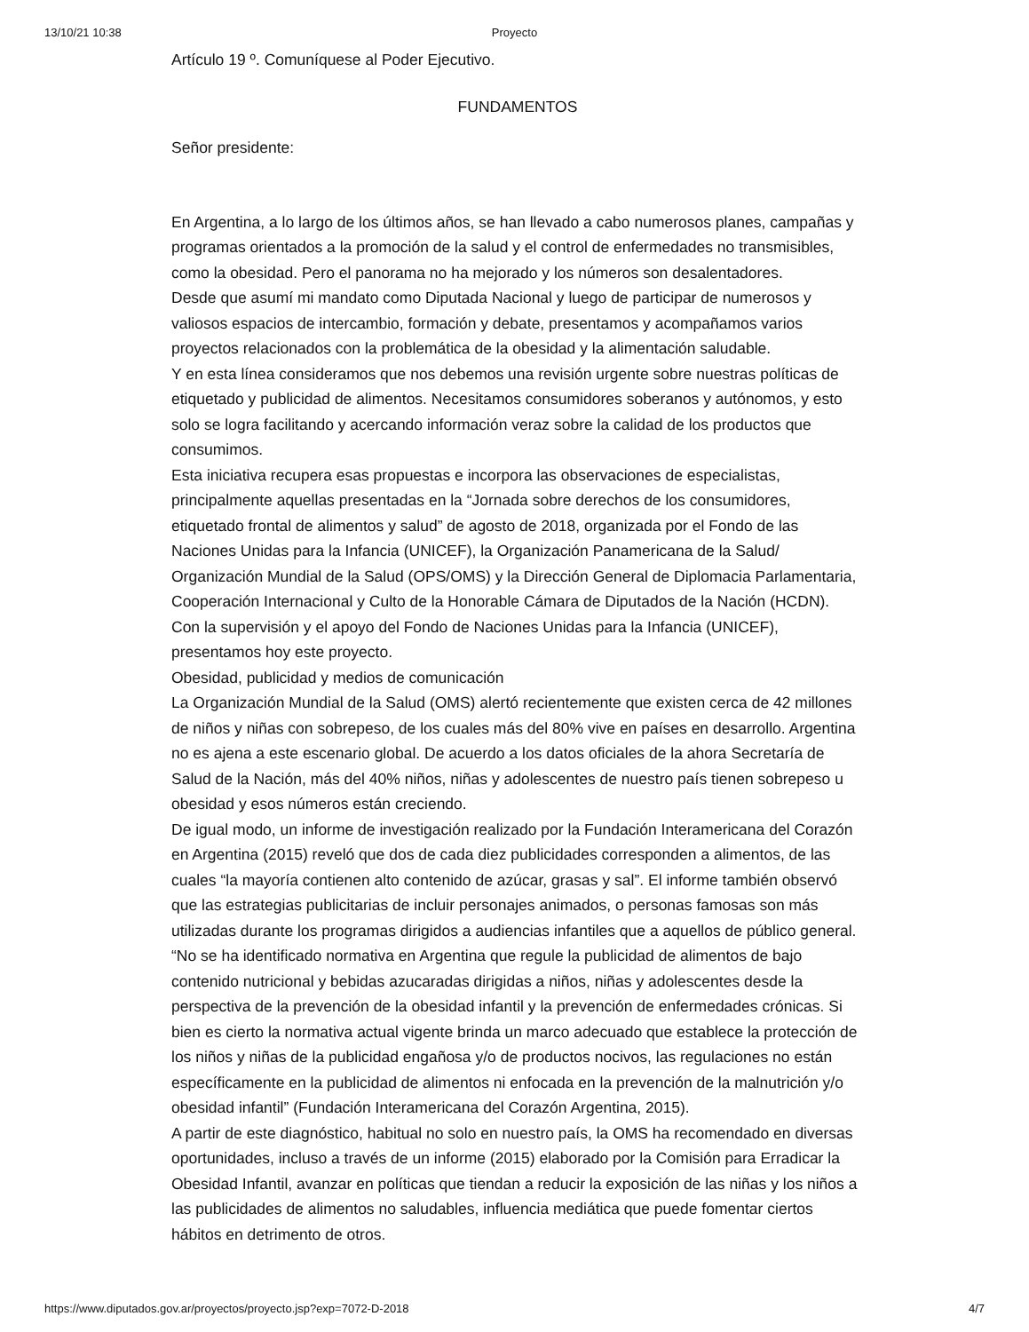13/10/21 10:38
Proyecto
Artículo 19 º. Comuníquese al Poder Ejecutivo.
FUNDAMENTOS
Señor presidente:
En Argentina, a lo largo de los últimos años, se han llevado a cabo numerosos planes, campañas y programas orientados a la promoción de la salud y el control de enfermedades no transmisibles, como la obesidad. Pero el panorama no ha mejorado y los números son desalentadores.
Desde que asumí mi mandato como Diputada Nacional y luego de participar de numerosos y valiosos espacios de intercambio, formación y debate, presentamos y acompañamos varios proyectos relacionados con la problemática de la obesidad y la alimentación saludable.
Y en esta línea consideramos que nos debemos una revisión urgente sobre nuestras políticas de etiquetado y publicidad de alimentos. Necesitamos consumidores soberanos y autónomos, y esto solo se logra facilitando y acercando información veraz sobre la calidad de los productos que consumimos.
Esta iniciativa recupera esas propuestas e incorpora las observaciones de especialistas, principalmente aquellas presentadas en la “Jornada sobre derechos de los consumidores, etiquetado frontal de alimentos y salud” de agosto de 2018, organizada por el Fondo de las Naciones Unidas para la Infancia (UNICEF), la Organización Panamericana de la Salud/ Organización Mundial de la Salud (OPS/OMS) y la Dirección General de Diplomacia Parlamentaria, Cooperación Internacional y Culto de la Honorable Cámara de Diputados de la Nación (HCDN).
Con la supervisión y el apoyo del Fondo de Naciones Unidas para la Infancia (UNICEF), presentamos hoy este proyecto.
Obesidad, publicidad y medios de comunicación
La Organización Mundial de la Salud (OMS) alertó recientemente que existen cerca de 42 millones de niños y niñas con sobrepeso, de los cuales más del 80% vive en países en desarrollo. Argentina no es ajena a este escenario global. De acuerdo a los datos oficiales de la ahora Secretaría de Salud de la Nación, más del 40% niños, niñas y adolescentes de nuestro país tienen sobrepeso u obesidad y esos números están creciendo.
De igual modo, un informe de investigación realizado por la Fundación Interamericana del Corazón en Argentina (2015) reveló que dos de cada diez publicidades corresponden a alimentos, de las cuales “la mayoría contienen alto contenido de azúcar, grasas y sal”. El informe también observó que las estrategias publicitarias de incluir personajes animados, o personas famosas son más utilizadas durante los programas dirigidos a audiencias infantiles que a aquellos de público general.
“No se ha identificado normativa en Argentina que regule la publicidad de alimentos de bajo contenido nutricional y bebidas azucaradas dirigidas a niños, niñas y adolescentes desde la perspectiva de la prevención de la obesidad infantil y la prevención de enfermedades crónicas. Si bien es cierto la normativa actual vigente brinda un marco adecuado que establece la protección de los niños y niñas de la publicidad engañosa y/o de productos nocivos, las regulaciones no están específicamente en la publicidad de alimentos ni enfocada en la prevención de la malnutrición y/o obesidad infantil” (Fundación Interamericana del Corazón Argentina, 2015).
A partir de este diagnóstico, habitual no solo en nuestro país, la OMS ha recomendado en diversas oportunidades, incluso a través de un informe (2015) elaborado por la Comisión para Erradicar la Obesidad Infantil, avanzar en políticas que tiendan a reducir la exposición de las niñas y los niños a las publicidades de alimentos no saludables, influencia mediática que puede fomentar ciertos hábitos en detrimento de otros.
https://www.diputados.gov.ar/proyectos/proyecto.jsp?exp=7072-D-2018 4/7